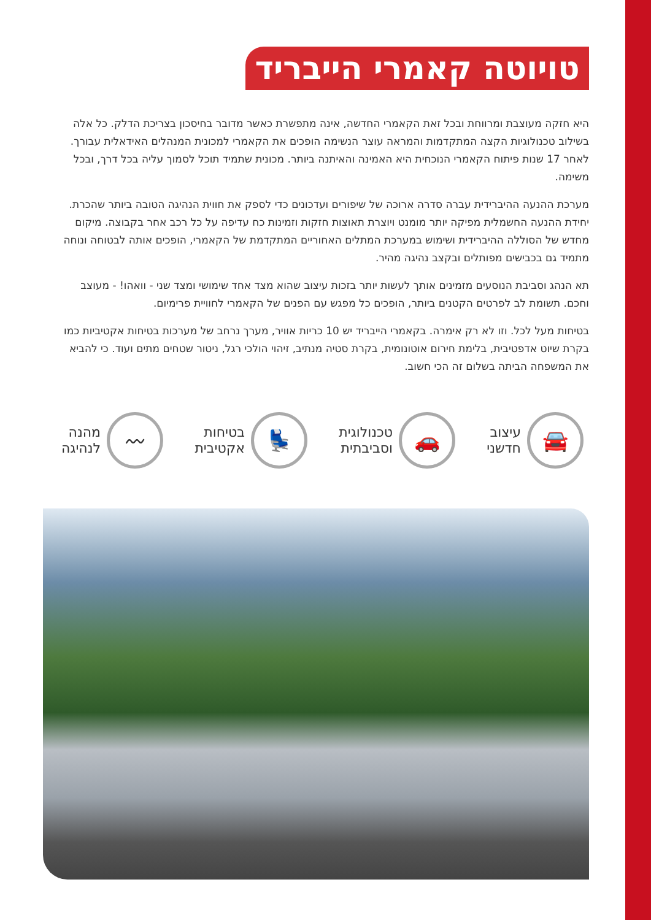טויוטה קאמרי הייבריד
היא חזקה מעוצבת ומרווחת ובכל זאת הקאמרי החדשה, אינה מתפשרת כאשר מדובר בחיסכון בצריכת הדלק. כל אלה בשילוב טכנולוגיות הקצה המתקדמות והמראה עוצר הנשימה הופכים את הקאמרי למכונית המנהלים האידאלית עבורך. לאחר 17 שנות פיתוח הקאמרי הנוכחית היא האמינה והאיתנה ביותר. מכונית שתמיד תוכל לסמוך עליה בכל דרך, ובכל משימה.
מערכת ההנעה ההיברידית עברה סדרה ארוכה של שיפורים ועדכונים כדי לספק את חווית הנהיגה הטובה ביותר שהכרת. יחידת ההנעה החשמלית מפיקה יותר מומנט ויוצרת תאוצות חזקות וזמינות כח עדיפה על כל רכב אחר בקבוצה. מיקום מחדש של הסוללה ההיברידית ושימוש במערכת המתלים האחוריים המתקדמת של הקאמרי, הופכים אותה לבטוחה ונוחה מתמיד גם בכבישים מפותלים ובקצב נהיגה מהיר.
תא הנהג וסביבת הנוסעים מזמינים אותך לעשות יותר בזכות עיצוב שהוא מצד אחד שימושי ומצד שני - וואהו! - מעוצב וחכם. תשומת לב לפרטים הקטנים ביותר, הופכים כל מפגש עם הפנים של הקאמרי לחוויית פרימיום.
בטיחות מעל לכל. וזו לא רק אימרה. בקאמרי הייבריד יש 10 כריות אוויר, מערך נרחב של מערכות בטיחות אקטיביות כמו בקרת שיוט אדפטיבית, בלימת חירום אוטונומית, בקרת סטיה מנתיב, זיהוי הולכי רגל, ניטור שטחים מתים ועוד. כי להביא את המשפחה הביתה בשלום זה הכי חשוב.
🚘
עיצוב
חדשני
🚗
טכנולוגית
וסביבתית
💺
בטיחות
אקטיבית
〰
מהנה
לנהיגה